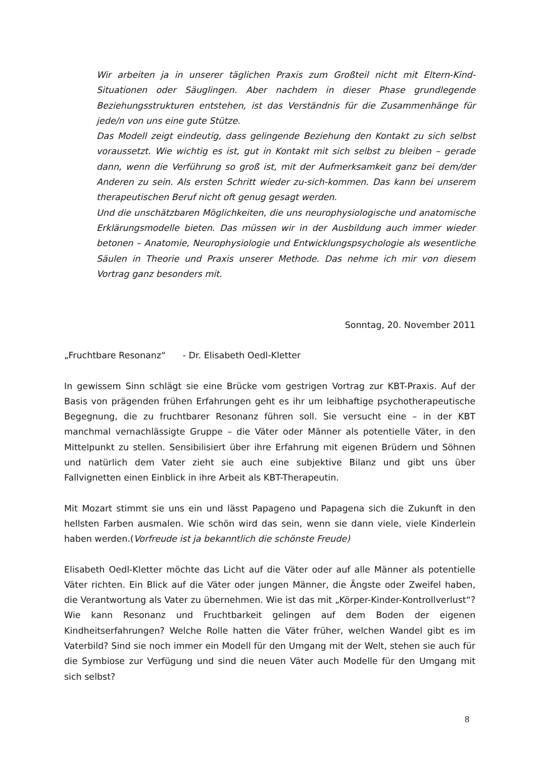Wir arbeiten ja in unserer täglichen Praxis zum Großteil nicht mit Eltern-Kind-Situationen oder Säuglingen. Aber nachdem in dieser Phase grundlegende Beziehungsstrukturen entstehen, ist das Verständnis für die Zusammenhänge für jede/n von uns eine gute Stütze.
Das Modell zeigt eindeutig, dass gelingende Beziehung den Kontakt zu sich selbst voraussetzt. Wie wichtig es ist, gut in Kontakt mit sich selbst zu bleiben – gerade dann, wenn die Verführung so groß ist, mit der Aufmerksamkeit ganz bei dem/der Anderen zu sein. Als ersten Schritt wieder zu-sich-kommen. Das kann bei unserem therapeutischen Beruf nicht oft genug gesagt werden.
Und die unschätzbaren Möglichkeiten, die uns neurophysiologische und anatomische Erklärungsmodelle bieten. Das müssen wir in der Ausbildung auch immer wieder betonen – Anatomie, Neurophysiologie und Entwicklungspsychologie als wesentliche Säulen in Theorie und Praxis unserer Methode. Das nehme ich mir von diesem Vortrag ganz besonders mit.
Sonntag, 20. November 2011
„Fruchtbare Resonanz“ - Dr. Elisabeth Oedl-Kletter
In gewissem Sinn schlägt sie eine Brücke vom gestrigen Vortrag zur KBT-Praxis. Auf der Basis von prägenden frühen Erfahrungen geht es ihr um leibhaftige psychotherapeutische Begegnung, die zu fruchtbarer Resonanz führen soll. Sie versucht eine – in der KBT manchmal vernachlässigte Gruppe – die Väter oder Männer als potentielle Väter, in den Mittelpunkt zu stellen. Sensibilisiert über ihre Erfahrung mit eigenen Brüdern und Söhnen und natürlich dem Vater zieht sie auch eine subjektive Bilanz und gibt uns über Fallvignetten einen Einblick in ihre Arbeit als KBT-Therapeutin.
Mit Mozart stimmt sie uns ein und lässt Papageno und Papagena sich die Zukunft in den hellsten Farben ausmalen. Wie schön wird das sein, wenn sie dann viele, viele Kinderlein haben werden.(Vorfreude ist ja bekanntlich die schönste Freude)
Elisabeth Oedl-Kletter möchte das Licht auf die Väter oder auf alle Männer als potentielle Väter richten. Ein Blick auf die Väter oder jungen Männer, die Ängste oder Zweifel haben, die Verantwortung als Vater zu übernehmen. Wie ist das mit „Körper-Kinder-Kontrollverlust“? Wie kann Resonanz und Fruchtbarkeit gelingen auf dem Boden der eigenen Kindheitserfahrungen? Welche Rolle hatten die Väter früher, welchen Wandel gibt es im Vaterbild? Sind sie noch immer ein Modell für den Umgang mit der Welt, stehen sie auch für die Symbiose zur Verfügung und sind die neuen Väter auch Modelle für den Umgang mit sich selbst?
8